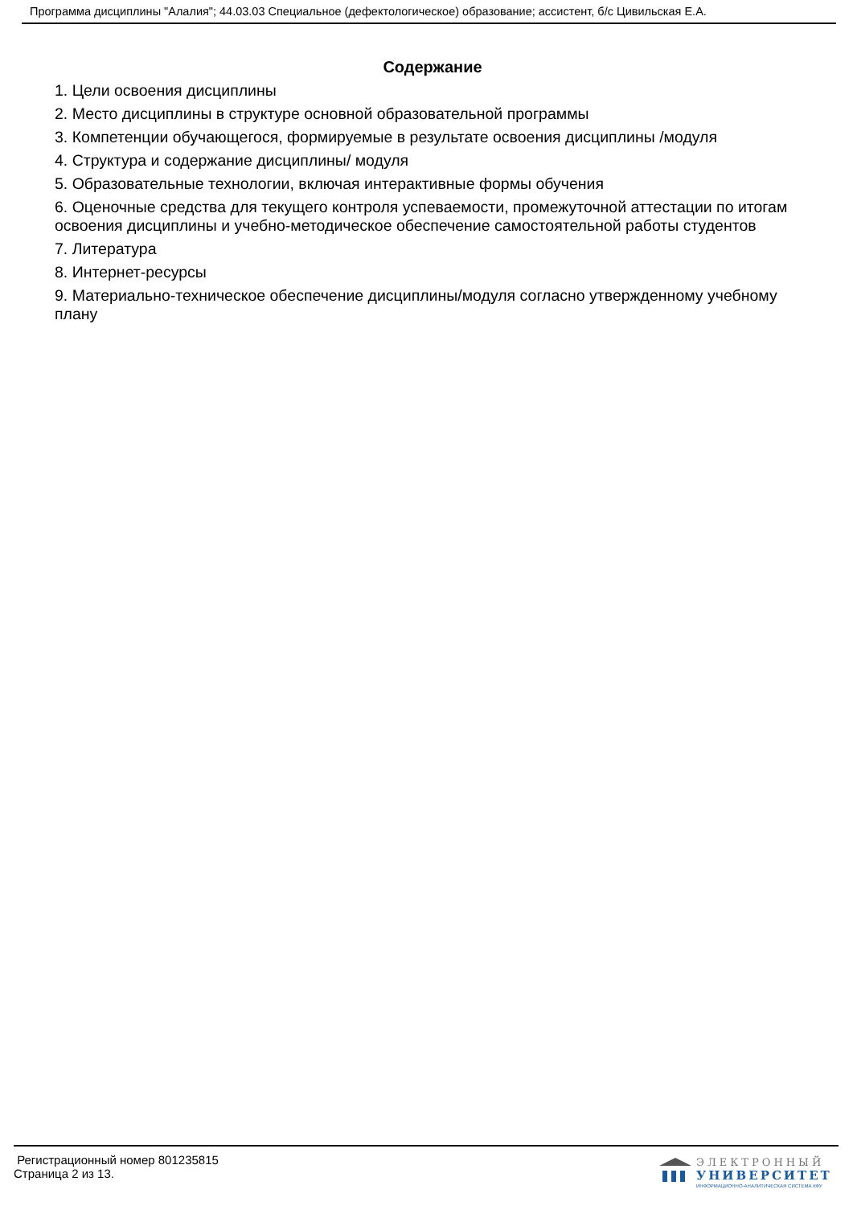Программа дисциплины "Алалия"; 44.03.03 Специальное (дефектологическое) образование; ассистент, б/с Цивильская Е.А.
Содержание
1. Цели освоения дисциплины
2. Место дисциплины в структуре основной образовательной программы
3. Компетенции обучающегося, формируемые в результате освоения дисциплины /модуля
4. Структура и содержание дисциплины/ модуля
5. Образовательные технологии, включая интерактивные формы обучения
6. Оценочные средства для текущего контроля успеваемости, промежуточной аттестации по итогам освоения дисциплины и учебно-методическое обеспечение самостоятельной работы студентов
7. Литература
8. Интернет-ресурсы
9. Материально-техническое обеспечение дисциплины/модуля согласно утвержденному учебному плану
Регистрационный номер 801235815
Страница 2 из 13.
ЭЛЕКТРОННЫЙ
УНИВЕРСИТЕТ
ИНФОРМАЦИОННО-АНАЛИТИЧЕСКАЯ СИСТЕМА КФУ